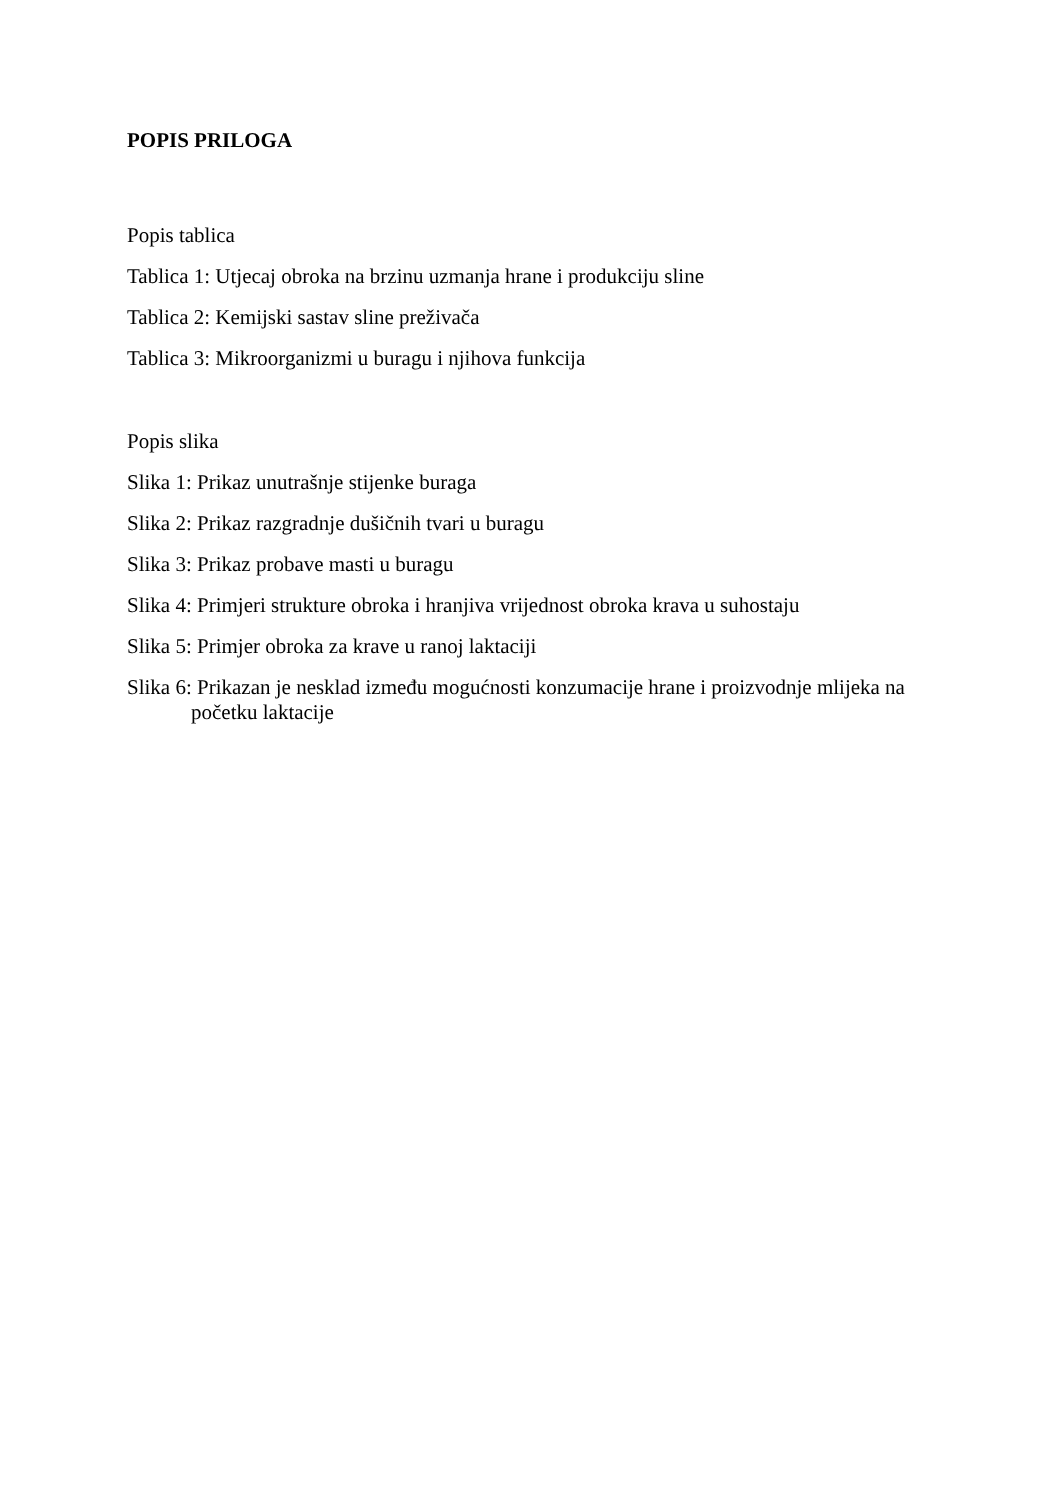POPIS PRILOGA
Popis tablica
Tablica 1: Utjecaj obroka na brzinu uzmanja hrane i produkciju sline
Tablica 2: Kemijski sastav sline preživača
Tablica 3: Mikroorganizmi u buragu i njihova funkcija
Popis slika
Slika 1: Prikaz unutrašnje stijenke buraga
Slika 2: Prikaz razgradnje dušičnih tvari u buragu
Slika 3: Prikaz probave masti u buragu
Slika 4: Primjeri strukture obroka i hranjiva vrijednost obroka krava u suhostaju
Slika 5: Primjer obroka za krave u ranoj laktaciji
Slika 6: Prikazan je nesklad između mogućnosti konzumacije hrane i proizvodnje mlijeka na početku laktacije